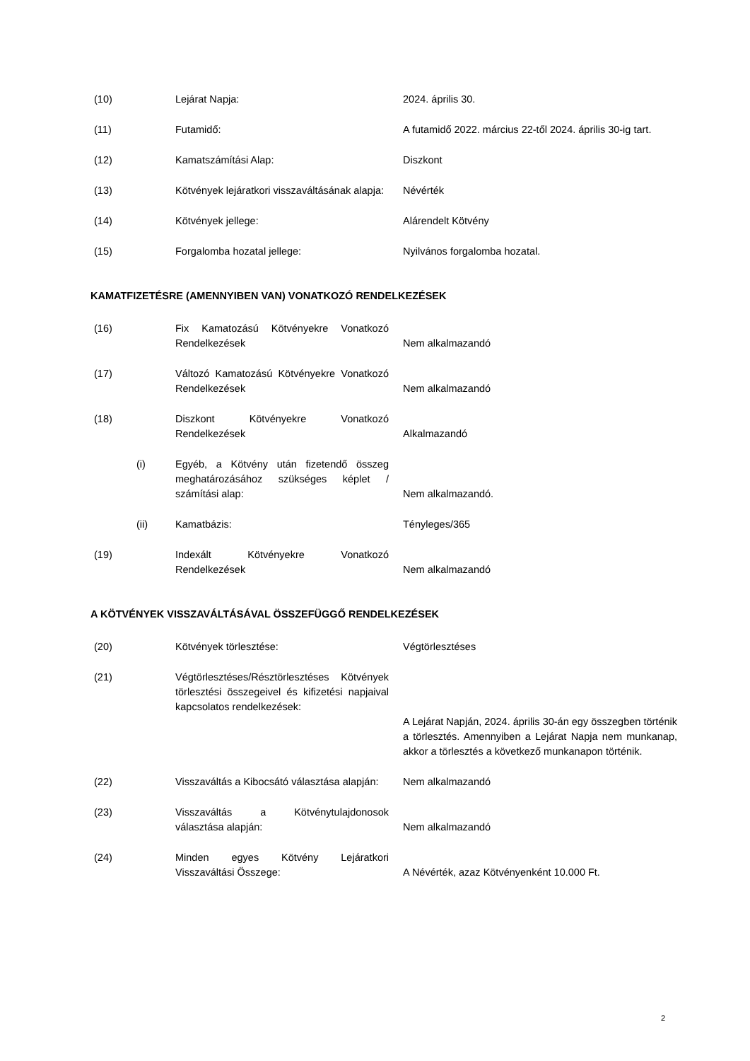| (10) | | Lejárat Napja: | 2024. április 30. |
| (11) | | Futamidő: | A futamidő 2022. március 22-től 2024. április 30-ig tart. |
| (12) | | Kamatszámítási Alap: | Diszkont |
| (13) | | Kötvények lejáratkori visszaváltásának alapja: | Névérték |
| (14) | | Kötvények jellege: | Alárendelt Kötvény |
| (15) | | Forgalomba hozatal jellege: | Nyilvános forgalomba hozatal. |
KAMATFIZETÉSRE (AMENNYIBEN VAN) VONATKOZÓ RENDELKEZÉSEK
| (16) | | Fix Kamatozású Kötvényekre Vonatkozó Rendelkezések | Nem alkalmazandó |
| (17) | | Változó Kamatozású Kötvényekre Vonatkozó Rendelkezések | Nem alkalmazandó |
| (18) | | Diszkont Kötvényekre Vonatkozó Rendelkezések | Alkalmazandó |
| | (i) | Egyéb, a Kötvény után fizetendő összeg meghatározásához szükséges képlet / számítási alap: | Nem alkalmazandó. |
| | (ii) | Kamatbázis: | Tényleges/365 |
| (19) | | Indexált Kötvényekre Vonatkozó Rendelkezések | Nem alkalmazandó |
A KÖTVÉNYEK VISSZAVÁLTÁSÁVAL ÖSSZEFÜGGŐ RENDELKEZÉSEK
| (20) | | Kötvények törlesztése: | Végtörlesztéses |
| (21) | | Végtörlesztéses/Résztörlesztéses Kötvények törlesztési összegeivel és kifizetési napjaival kapcsolatos rendelkezések: | A Lejárat Napján, 2024. április 30-án egy összegben történik a törlesztés. Amennyiben a Lejárat Napja nem munkanap, akkor a törlesztés a következő munkanapon történik. |
| (22) | | Visszaváltás a Kibocsátó választása alapján: | Nem alkalmazandó |
| (23) | | Visszaváltás a Kötvénytulajdonosok választása alapján: | Nem alkalmazandó |
| (24) | | Minden egyes Kötvény Lejáratkori Visszaváltási Összege: | A Névérték, azaz Kötvényenként 10.000 Ft. |
2